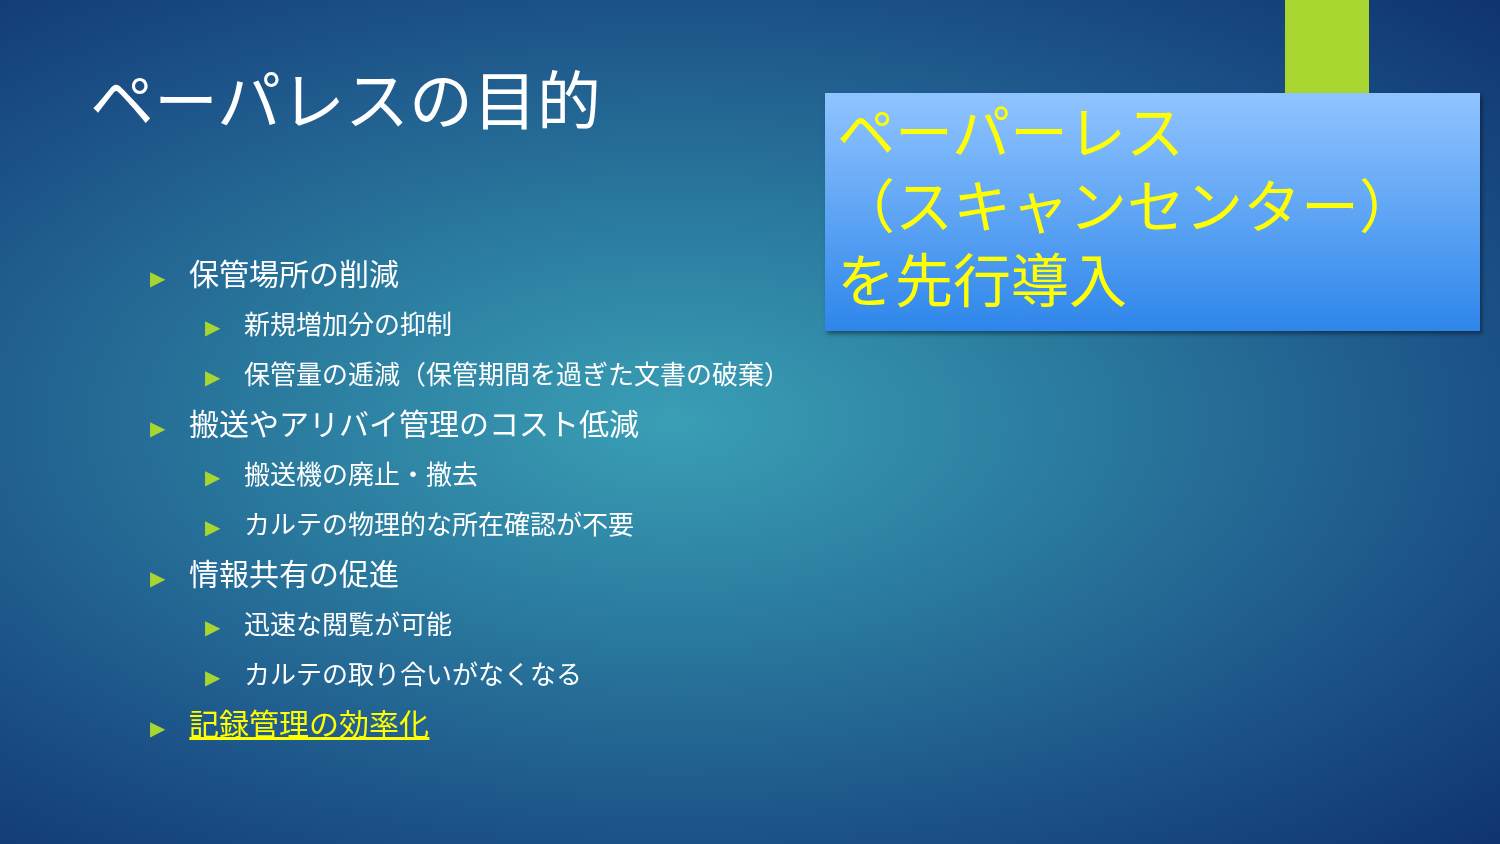ペーパレスの目的
▶ 保管場所の削減
▶ 新規増加分の抑制
▶ 保管量の逓減（保管期間を過ぎた文書の破棄）
▶ 搬送やアリバイ管理のコスト低減
▶ 搬送機の廃止・撤去
▶ カルテの物理的な所在確認が不要
▶ 情報共有の促進
▶ 迅速な閲覧が可能
▶ カルテの取り合いがなくなる
▶ 記録管理の効率化
ペーパーレス
（スキャンセンター）
を先行導入